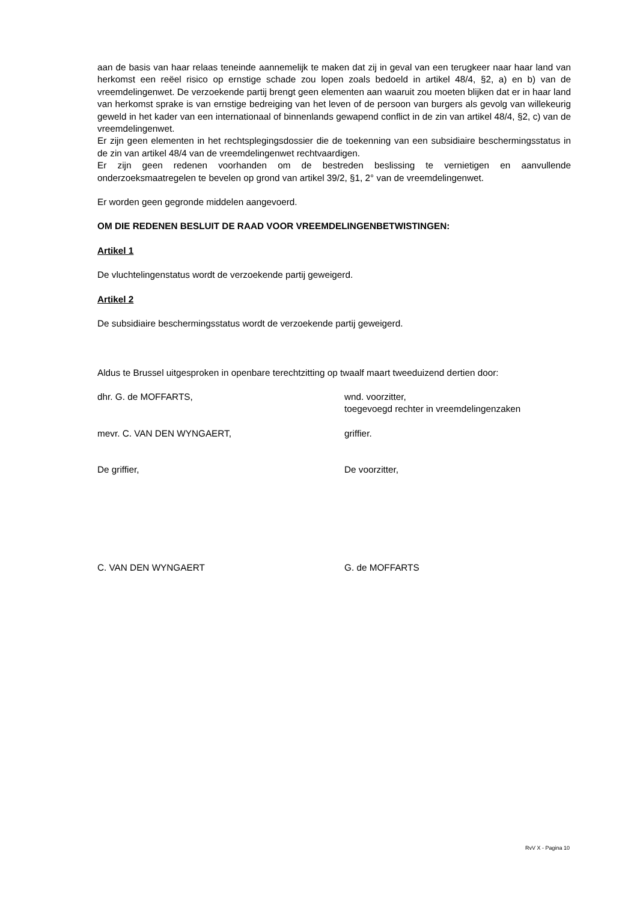aan de basis van haar relaas teneinde aannemelijk te maken dat zij in geval van een terugkeer naar haar land van herkomst een reëel risico op ernstige schade zou lopen zoals bedoeld in artikel 48/4, §2, a) en b) van de vreemdelingenwet. De verzoekende partij brengt geen elementen aan waaruit zou moeten blijken dat er in haar land van herkomst sprake is van ernstige bedreiging van het leven of de persoon van burgers als gevolg van willekeurig geweld in het kader van een internationaal of binnenlands gewapend conflict in de zin van artikel 48/4, §2, c) van de vreemdelingenwet.
Er zijn geen elementen in het rechtsplegingsdossier die de toekenning van een subsidiaire beschermingsstatus in de zin van artikel 48/4 van de vreemdelingenwet rechtvaardigen.
Er zijn geen redenen voorhanden om de bestreden beslissing te vernietigen en aanvullende onderzoeksmaatregelen te bevelen op grond van artikel 39/2, §1, 2° van de vreemdelingenwet.
Er worden geen gegronde middelen aangevoerd.
OM DIE REDENEN BESLUIT DE RAAD VOOR VREEMDELINGENBETWISTINGEN:
Artikel 1
De vluchtelingenstatus wordt de verzoekende partij geweigerd.
Artikel 2
De subsidiaire beschermingsstatus wordt de verzoekende partij geweigerd.
Aldus te Brussel uitgesproken in openbare terechtzitting op twaalf maart tweeduizend dertien door:
dhr. G. de MOFFARTS, wnd. voorzitter,
toegevoegd rechter in vreemdelingenzaken
mevr. C. VAN DEN WYNGAERT, griffier.
De griffier, De voorzitter,
C. VAN DEN WYNGAERT G. de MOFFARTS
RvV X - Pagina 10